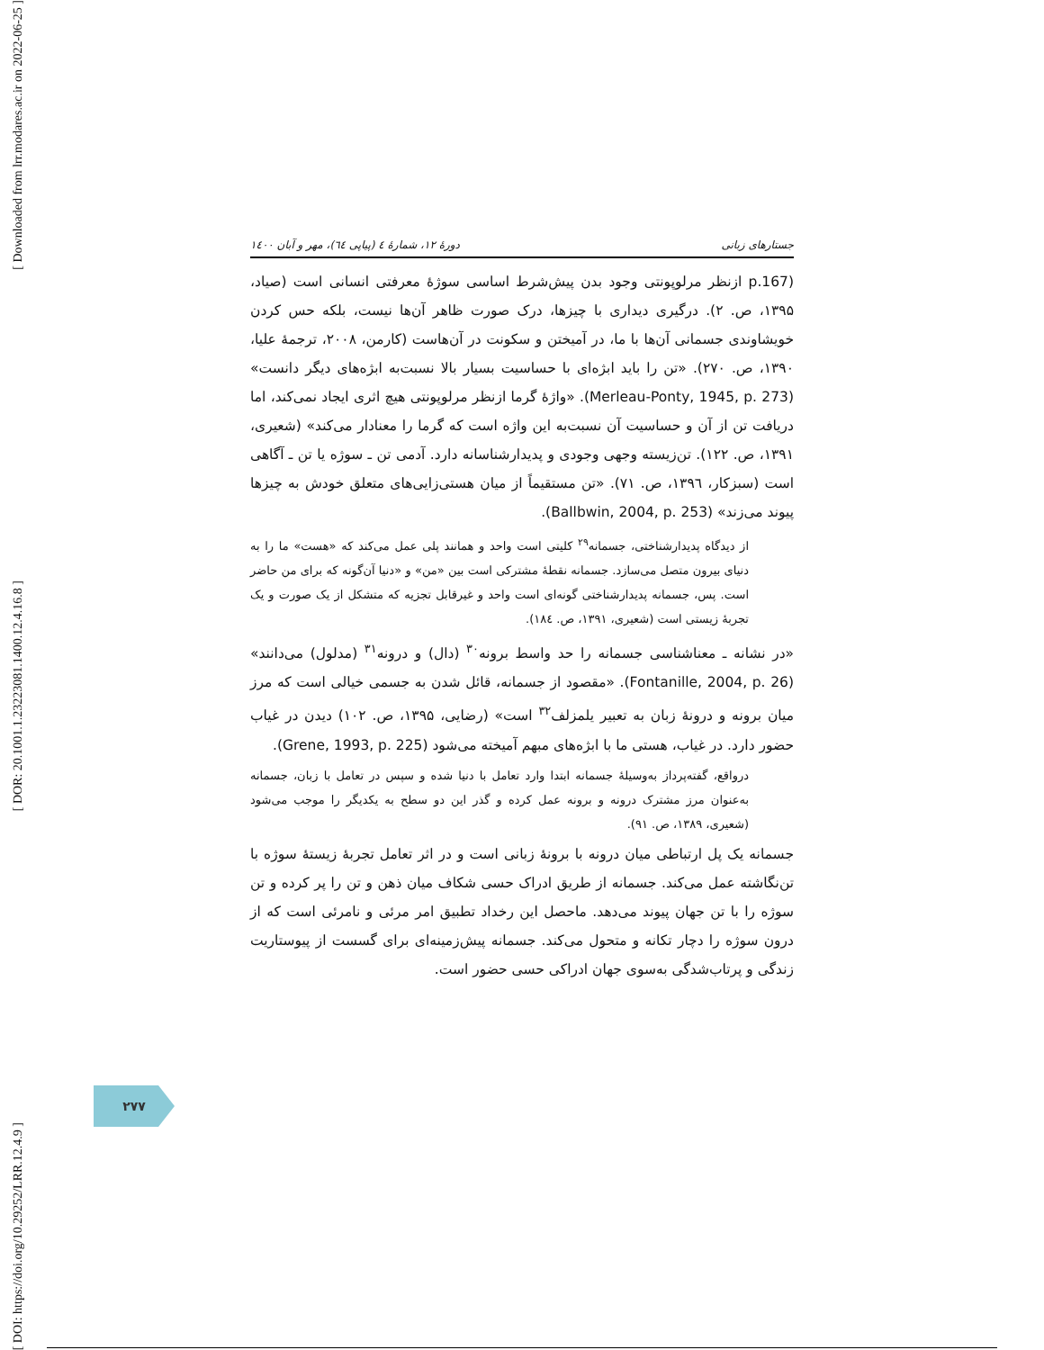[ Downloaded from lrr.modares.ac.ir on 2022-06-25 ]
[ DOR: 20.1001.1.23223081.1400.12.4.16.8 ]
[ DOI: https://doi.org/10.29252/LRR.12.4.9 ]
جستارهای زبانی دورهٔ ۱۲، شمارهٔ ٤ (پیاپی ٦٤)، مهر و آبان ۱٤۰۰
(p.167 ازنظر مرلوپونتی وجود بدن پیش‌شرط اساسی سوژهٔ معرفتی انسانی است (صیاد، ۱۳۹۵، ص. ۲). درگیری دیداری با چیزها، درک صورت ظاهر آن‌ها نیست، بلکه حس کردن خویشاوندی جسمانی آن‌ها با ما، در آمیختن و سکونت در آن‌هاست (کارمن، ۲۰۰۸، ترجمهٔ علیا، ۱۳۹۰، ص. ۲۷۰). «تن را باید ابژه‌ای با حساسیت بسیار بالا نسبت‌به ابژه‌های دیگر دانست» (Merleau-Ponty, 1945, p. 273). «واژهٔ گرما ازنظر مرلوپونتی هیچ اثری ایجاد نمی‌کند، اما دریافت تن از آن و حساسیت آن نسبت‌به این واژه است که گرما را معنادار می‌کند» (شعیری، ۱۳۹۱، ص. ۱۲۲). تن‌زیسته وجهی وجودی و پدیدارشناسانه دارد. آدمی تن ـ سوژه یا تن ـ آگاهی است (سبزکار، ۱۳۹٦، ص. ۷۱). «تن مستقیماً از میان هستی‌زایی‌های متعلق خودش به چیزها پیوند می‌زند» (Ballbwin, 2004, p. 253).
از دیدگاه پدیدارشناختی، جسمانه<sup>۲۹</sup> کلیتی است واحد و همانند پلی عمل می‌کند که «هست» ما را به دنیای بیرون متصل می‌سازد. جسمانه نقطهٔ مشترکی است بین «من» و «دنیا آن‌گونه که برای من حاضر است. پس، جسمانه پدیدارشناختی گونه‌ای است واحد و غیرقابل تجزیه که متشکل از یک صورت و یک تجربهٔ زیستی است (شعیری، ۱۳۹۱، ص. ۱۸٤).
«در نشانه ـ معناشناسی جسمانه را حد واسط برونه<sup>۳۰</sup> (دال) و درونه<sup>۳۱</sup> (مدلول) می‌دانند» (Fontanille, 2004, p. 26). «مقصود از جسمانه، قائل شدن به جسمی خیالی است که مرز میان برونه و درونهٔ زبان به تعبیر یلمزلف<sup>۳۲</sup> است» (رضایی، ۱۳۹۵، ص. ۱۰۲) دیدن در غیاب حضور دارد. در غیاب، هستی ما با ابژه‌های مبهم آمیخته می‌شود (Grene, 1993, p. 225).
درواقع، گفته‌پرداز به‌وسیلهٔ جسمانه ابتدا وارد تعامل با دنیا شده و سپس در تعامل با زبان، جسمانه به‌عنوان مرز مشترک درونه و برونه عمل کرده و گذر این دو سطح به یکدیگر را موجب می‌شود (شعیری، ۱۳۸۹، ص. ۹۱).
جسمانه یک پل ارتباطی میان درونه با برونهٔ زبانی است و در اثر تعامل تجربهٔ زیستهٔ سوژه با تن‌نگاشته عمل می‌کند. جسمانه از طریق ادراک حسی شکاف میان ذهن و تن را پر کرده و تن سوژه را با تن جهان پیوند می‌دهد. ماحصل این رخداد تطبیق امر مرئی و نامرئی است که از درون سوژه را دچار تکانه و متحول می‌کند. جسمانه پیش‌زمینه‌ای برای گسست از پیوستاریت زندگی و پرتاب‌شدگی به‌سوی جهان ادراکی حسی حضور است.
۲۷۷